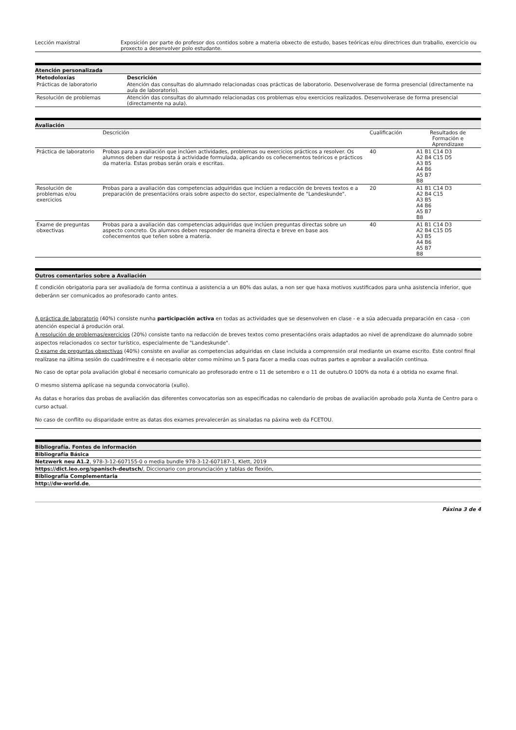| Lección maxistral | Exposición por parte do profesor dos contidos sobre a materia obxecto de estudo, bases teóricas e/ou directrices dun traballo, exercicio ou proxecto a desenvolver polo estudante. |
Atención personalizada
| Metodoloxías | Descrición |
| --- | --- |
| Prácticas de laboratorio | Atención das consultas do alumnado relacionadas coas prácticas de laboratorio. Desenvolverase de forma presencial (directamente na aula de laboratorio). |
| Resolución de problemas | Atención das consultas do alumnado relacionadas cos problemas e/ou exercicios realizados. Desenvolverase de forma presencial (directamente na aula). |
Avaliación
| | Descrición | Cualificación | Resultados de Formación e Aprendizaxe |
| Práctica de laboratorio | Probas para a avaliación que inclúen actividades, problemas ou exercicios prácticos a resolver. Os alumnos deben dar resposta á actividade formulada, aplicando os coñecementos teóricos e prácticos da materia. Estas probas serán orais e escritas. | 40 | A1 B1 C14 D3 A2 B4 C15 D5 A3 B5 A4 B6 A5 B7 B8 |
| Resolución de problemas e/ou exercicios | Probas para a avaliación das competencias adquiridas que inclúen a redacción de breves textos e a preparación de presentacións orais sobre aspecto do sector, especialmente de "Landeskunde". | 20 | A1 B1 C14 D3 A2 B4 C15 A3 B5 A4 B6 A5 B7 B8 |
| Exame de preguntas obxectivas | Probas para a avaliación das competencias adquiridas que inclúen preguntas directas sobre un aspecto concreto. Os alumnos deben responder de maneira directa e breve en base aos coñecementos que teñen sobre a materia. | 40 | A1 B1 C14 D3 A2 B4 C15 D5 A3 B5 A4 B6 A5 B7 B8 |
Outros comentarios sobre a Avaliación
É condición obrigatoria para ser avaliado/a de forma continua a asistencia a un 80% das aulas, a non ser que haxa motivos xustificados para unha asistencia inferior, que deberánn ser comunicados ao profesorado canto antes.
A práctica de laboratorio (40%) consiste nunha participación activa en todas as actividades que se desenvolven en clase - e a súa adecuada preparación en casa - con atención especial á produción oral.
A resolución de problemas/exercicios (20%) consiste tanto na redacción de breves textos como presentacións orais adaptados ao nivel de aprendizaxe do alumnado sobre aspectos relacionados co sector turístico, especialmente de "Landeskunde".
O exame de preguntas obxectivas (40%) consiste en avaliar as competencias adquiridas en clase incluida a comprensión oral mediante un exame escrito. Este control final realízase na última sesión do cuadrimestre e é necesario obter como mínimo un 5 para facer a media coas outras partes e aprobar a avaliación continua.
No caso de optar pola avaliación global é necesario comunicalo ao profesorado entre o 11 de setembro e o 11 de outubro.O 100% da nota é a obtida no exame final.
O mesmo sistema aplícase na segunda convocatoria (xullo).
As datas e horarios das probas de avaliación das diferentes convocatorias son as especificadas no calendario de probas de avaliación aprobado pola Xunta de Centro para o curso actual.
No caso de conflito ou disparidade entre as datas dos exames prevalecerán as sinaladas na páxina web da FCETOU.
Bibliografía. Fontes de información
| Bibliografía Básica |
| Netzwerk neu A1.2 , 978-3-12-607155-0 o media bundle 978-3-12-607187-1, Klett, 2019 |
| https://dict.leo.org/spanisch-deutsch/ , Diccionario con pronunciación y tablas de flexión, |
| Bibliografía Complementaria |
| http://dw-world.de , |
Páxina 3 de 4